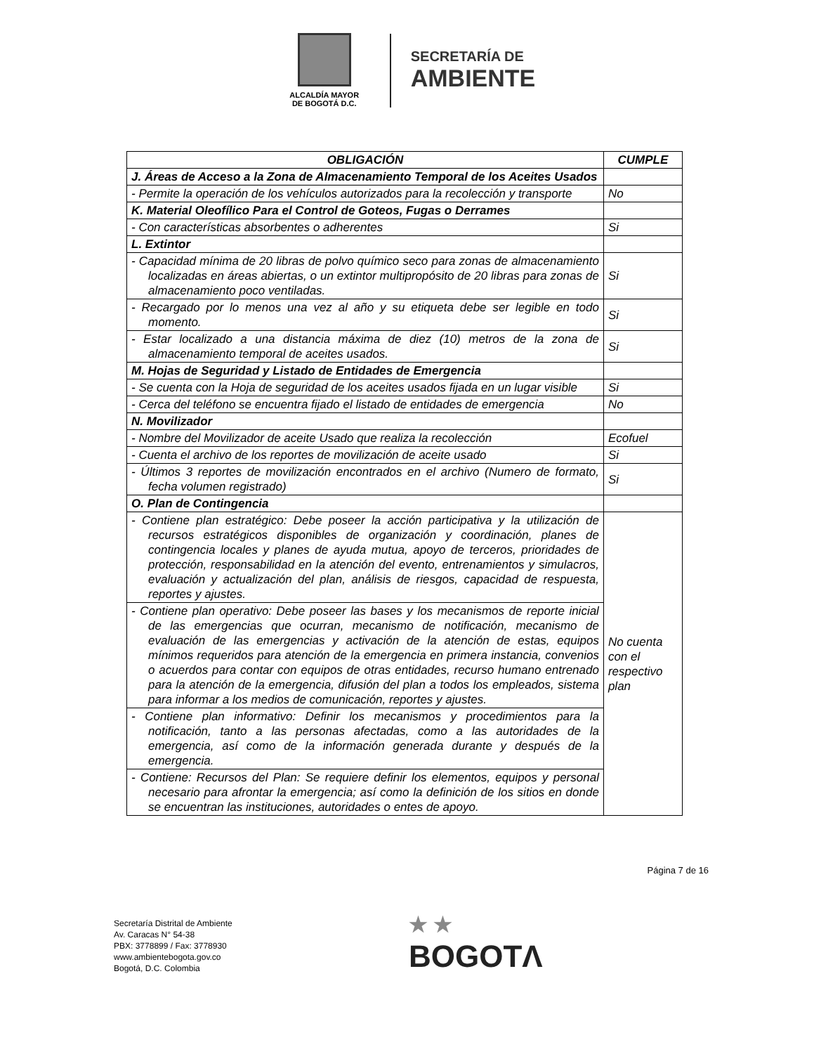ALCALDÍA MAYOR
DE BOGOTÁ D.C.
SECRETARÍA DE
AMBIENTE
| OBLIGACIÓN | CUMPLE |
| --- | --- |
| J. Áreas de Acceso a la Zona de Almacenamiento Temporal de los Aceites Usados | |
| - Permite la operación de los vehículos autorizados para la recolección y transporte | No |
| K. Material Oleofílico Para el Control de Goteos, Fugas o Derrames | |
| - Con características absorbentes o adherentes | Si |
| L. Extintor | |
| - Capacidad mínima de 20 libras de polvo químico seco para zonas de almacenamiento localizadas en áreas abiertas, o un extintor multipropósito de 20 libras para zonas de almacenamiento poco ventiladas. | Si |
| - Recargado por lo menos una vez al año y su etiqueta debe ser legible en todo momento. | Si |
| - Estar localizado a una distancia máxima de diez (10) metros de la zona de almacenamiento temporal de aceites usados. | Si |
| M. Hojas de Seguridad y Listado de Entidades de Emergencia | |
| - Se cuenta con la Hoja de seguridad de los aceites usados fijada en un lugar visible | Si |
| - Cerca del teléfono se encuentra fijado el listado de entidades de emergencia | No |
| N. Movilizador | |
| - Nombre del Movilizador de aceite Usado que realiza la recolección | Ecofuel |
| - Cuenta el archivo de los reportes de movilización de aceite usado | Si |
| - Últimos 3 reportes de movilización encontrados en el archivo (Numero de formato, fecha volumen registrado) | Si |
| O. Plan de Contingencia | |
| - Contiene plan estratégico: Debe poseer la acción participativa y la utilización de recursos estratégicos disponibles de organización y coordinación, planes de contingencia locales y planes de ayuda mutua, apoyo de terceros, prioridades de protección, responsabilidad en la atención del evento, entrenamientos y simulacros, evaluación y actualización del plan, análisis de riesgos, capacidad de respuesta, reportes y ajustes. | No cuenta con el respectivo plan |
| - Contiene plan operativo: Debe poseer las bases y los mecanismos de reporte inicial de las emergencias que ocurran, mecanismo de notificación, mecanismo de evaluación de las emergencias y activación de la atención de estas, equipos mínimos requeridos para atención de la emergencia en primera instancia, convenios o acuerdos para contar con equipos de otras entidades, recurso humano entrenado para la atención de la emergencia, difusión del plan a todos los empleados, sistema para informar a los medios de comunicación, reportes y ajustes. | |
| - Contiene plan informativo: Definir los mecanismos y procedimientos para la notificación, tanto a las personas afectadas, como a las autoridades de la emergencia, así como de la información generada durante y después de la emergencia. | |
| - Contiene: Recursos del Plan: Se requiere definir los elementos, equipos y personal necesario para afrontar la emergencia; así como la definición de los sitios en donde se encuentran las instituciones, autoridades o entes de apoyo. | |
Página 7 de 16
Secretaría Distrital de Ambiente
Av. Caracas N° 54-38
PBX: 3778899 / Fax: 3778930
www.ambientebogota.gov.co
Bogotá, D.C. Colombia
★ ★
BOGOTΛ